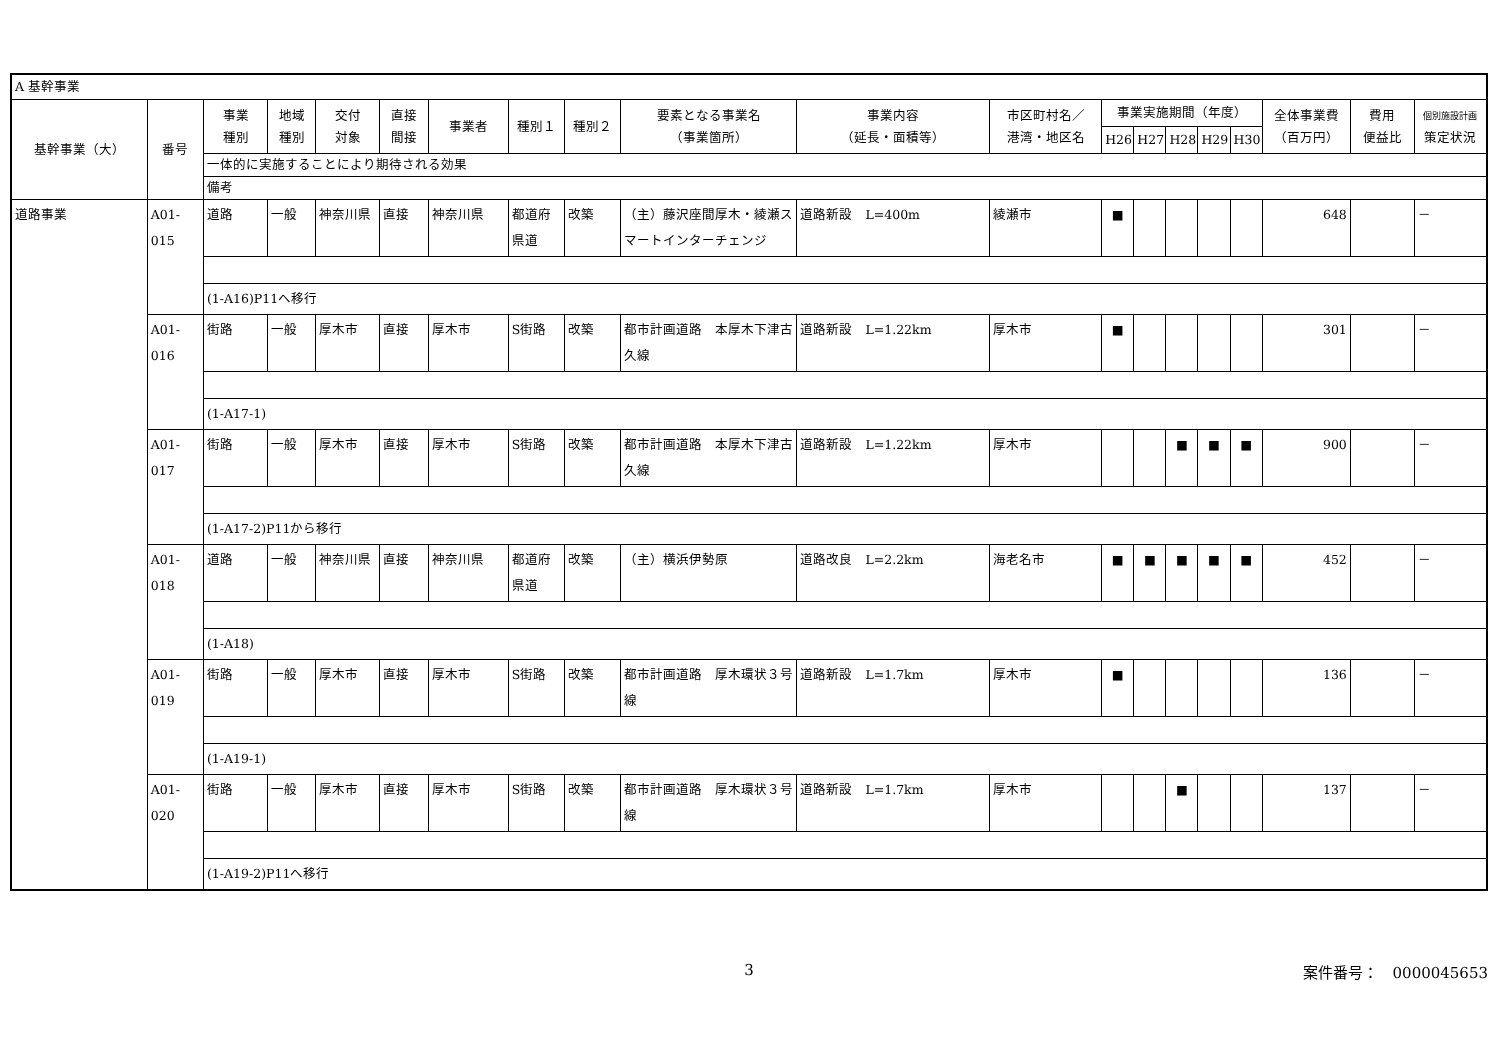| A 基幹事業 | | | | | | | | | | | | | | | | | | | |
| 基幹事業（大） | 番号 | 事業 種別 | 地域 種別 | 交付 対象 | 直接 間接 | 事業者 | 種別１ | 種別２ | 要素となる事業名 （事業箇所） | 事業内容 （延長・面積等） | 市区町村名／ 港湾・地区名 | 事業実施期間（年度） | | | | | 全体事業費 （百万円） | 費用 便益比 | 個別施設計画 策定状況 |
| | | | | | | | | | | | | H26 | H27 | H28 | H29 | H30 | | | |
| | | 一体的に実施することにより期待される効果 | | | | | | | | | | | | | | | | | |
| | | 備考 | | | | | | | | | | | | | | | | | |
| 道路事業 | A01-015 | 道路 | 一般 | 神奈川県 | 直接 | 神奈川県 | 都道府県道 | 改築 | （主）藤沢座間厚木・綾瀬スマートインターチェンジ | 道路新設 L=400m | 綾瀬市 | ■ | | | | | 648 | | － |
| | | (1-A16)P11へ移行 | | | | | | | | | | | | | | | | | |
| | A01-016 | 街路 | 一般 | 厚木市 | 直接 | 厚木市 | S街路 | 改築 | 都市計画道路 本厚木下津古久線 | 道路新設 L=1.22km | 厚木市 | ■ | | | | | 301 | | － |
| | | (1-A17-1) | | | | | | | | | | | | | | | | | |
| | A01-017 | 街路 | 一般 | 厚木市 | 直接 | 厚木市 | S街路 | 改築 | 都市計画道路 本厚木下津古久線 | 道路新設 L=1.22km | 厚木市 | | | ■ | ■ | ■ | 900 | | － |
| | | (1-A17-2)P11から移行 | | | | | | | | | | | | | | | | | |
| | A01-018 | 道路 | 一般 | 神奈川県 | 直接 | 神奈川県 | 都道府県道 | 改築 | （主）横浜伊勢原 | 道路改良 L=2.2km | 海老名市 | ■ | ■ | ■ | ■ | ■ | 452 | | － |
| | | (1-A18) | | | | | | | | | | | | | | | | | |
| | A01-019 | 街路 | 一般 | 厚木市 | 直接 | 厚木市 | S街路 | 改築 | 都市計画道路 厚木環状３号線 | 道路新設 L=1.7km | 厚木市 | ■ | | | | | 136 | | － |
| | | (1-A19-1) | | | | | | | | | | | | | | | | | |
| | A01-020 | 街路 | 一般 | 厚木市 | 直接 | 厚木市 | S街路 | 改築 | 都市計画道路 厚木環状３号線 | 道路新設 L=1.7km | 厚木市 | | | ■ | | | 137 | | － |
| | | (1-A19-2)P11へ移行 | | | | | | | | | | | | | | | | | |
3 案件番号：　0000045653